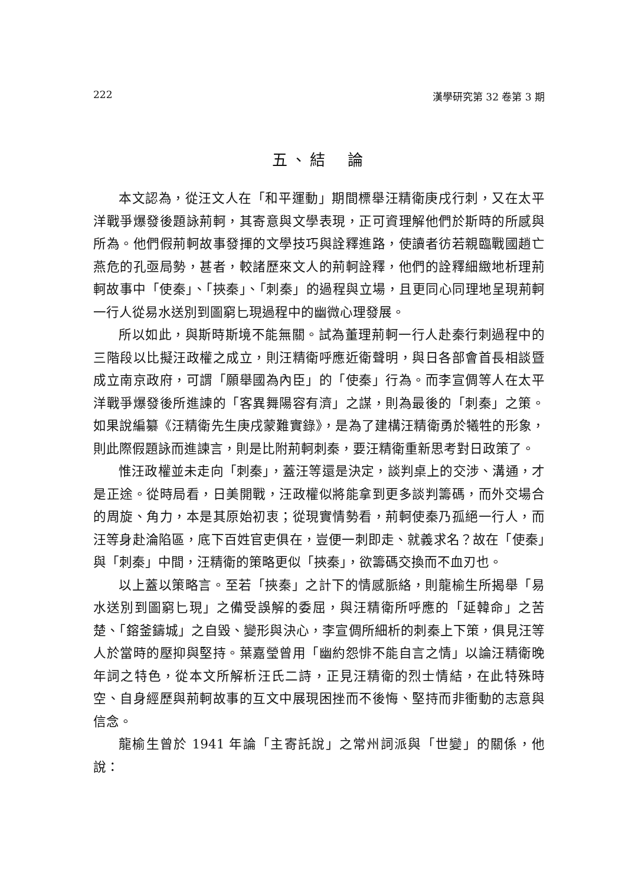222 漢學研究第 32 卷第 3 期
五、結　論
本文認為，從汪文人在「和平運動」期間標舉汪精衛庚戌行刺，又在太平洋戰爭爆發後題詠荊軻，其寄意與文學表現，正可資理解他們於斯時的所感與所為。他們假荊軻故事發揮的文學技巧與詮釋進路，使讀者彷若親臨戰國趙亡燕危的孔亟局勢，甚者，較諸歷來文人的荊軻詮釋，他們的詮釋細緻地析理荊軻故事中「使秦」、「挾秦」、「刺秦」的過程與立場，且更同心同理地呈現荊軻一行人從易水送別到圖窮匕現過程中的幽微心理發展。
所以如此，與斯時斯境不能無關。試為董理荊軻一行人赴秦行刺過程中的三階段以比擬汪政權之成立，則汪精衛呼應近衛聲明，與日各部會首長相談暨成立南京政府，可謂「願舉國為內臣」的「使秦」行為。而李宣倜等人在太平洋戰爭爆發後所進諫的「客異舞陽容有濟」之謀，則為最後的「刺秦」之策。如果說編纂《汪精衛先生庚戌蒙難實錄》，是為了建構汪精衛勇於犧牲的形象，則此際假題詠而進諫言，則是比附荊軻刺秦，要汪精衛重新思考對日政策了。
惟汪政權並未走向「刺秦」，蓋汪等還是決定，談判桌上的交涉、溝通，才是正途。從時局看，日美開戰，汪政權似將能拿到更多談判籌碼，而外交場合的周旋、角力，本是其原始初衷；從現實情勢看，荊軻使秦乃孤絕一行人，而汪等身赴淪陷區，底下百姓官吏俱在，豈便一刺即走、就義求名？故在「使秦」與「刺秦」中間，汪精衛的策略更似「挾秦」，欲籌碼交換而不血刃也。
以上蓋以策略言。至若「挾秦」之計下的情感脈絡，則龍榆生所揭舉「易水送別到圖窮匕現」之備受誤解的委屈，與汪精衛所呼應的「延韓命」之苦楚、「鎔釜鑄城」之自毀、變形與決心，李宣倜所細析的刺秦上下策，俱見汪等人於當時的壓抑與堅持。葉嘉瑩曾用「幽約怨悱不能自言之情」以論汪精衛晚年詞之特色，從本文所解析汪氏二詩，正見汪精衛的烈士情結，在此特殊時空、自身經歷與荊軻故事的互文中展現困挫而不後悔、堅持而非衝動的志意與信念。
龍榆生曾於 1941 年論「主寄託說」之常州詞派與「世變」的關係，他說：